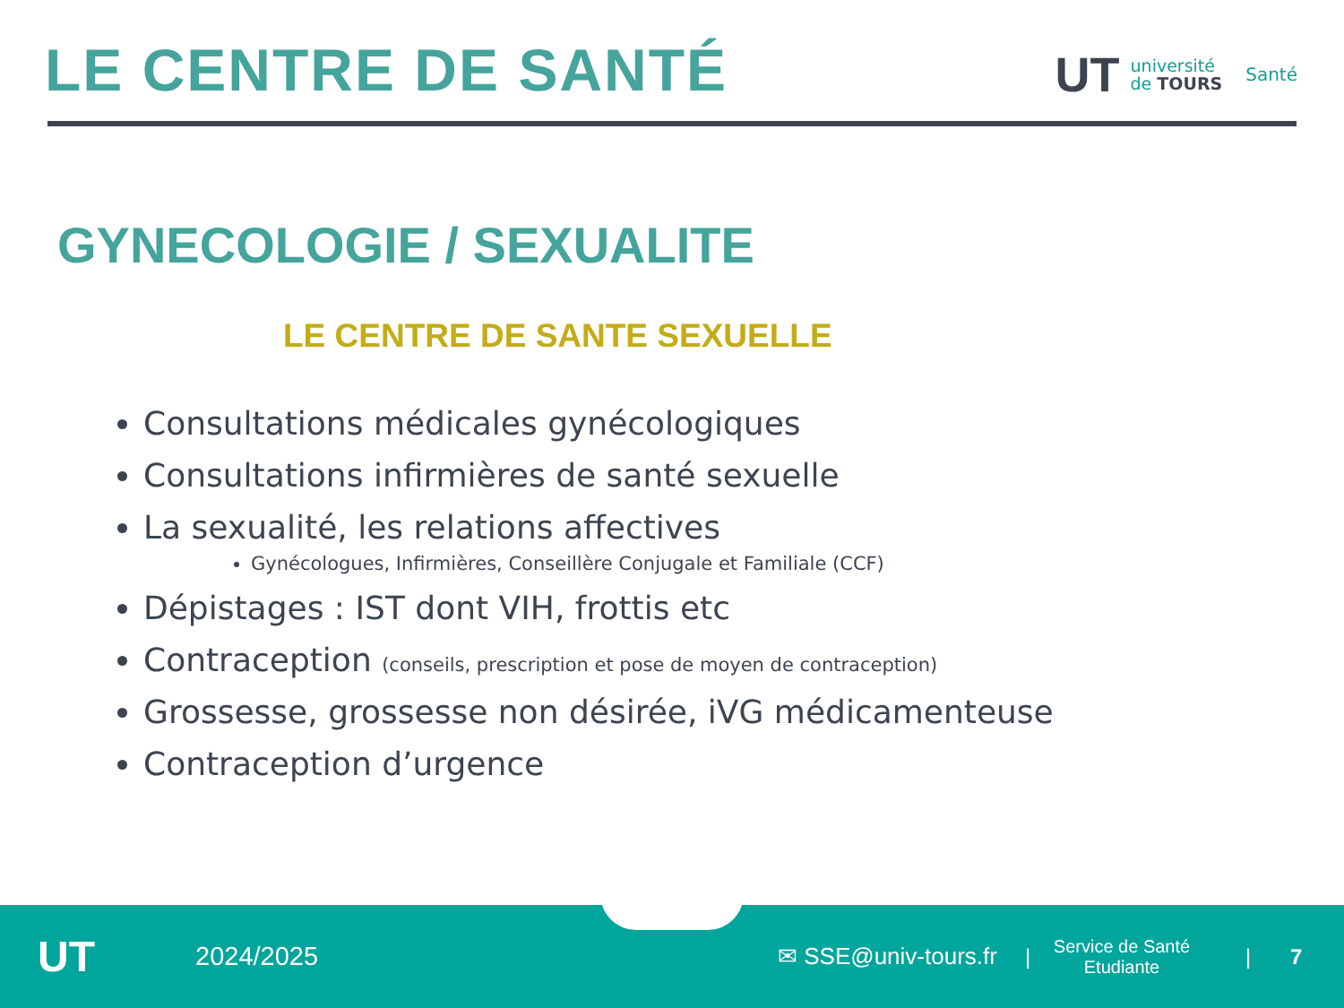LE CENTRE DE SANTÉ
UT université
de TOURS Santé
GYNECOLOGIE / SEXUALITE
LE CENTRE DE SANTE SEXUELLE
Consultations médicales gynécologiques
Consultations infirmières de santé sexuelle
La sexualité, les relations affectives
Gynécologues, Infirmières, Conseillère Conjugale et Familiale (CCF)
Dépistages : IST dont VIH, frottis etc
Contraception (conseils, prescription et pose de moyen de contraception)
Grossesse, grossesse non désirée, iVG médicamenteuse
Contraception d’urgence
UT 2024/2025 ✉ SSE@univ-tours.fr | Service de Santé Etudiante | 7